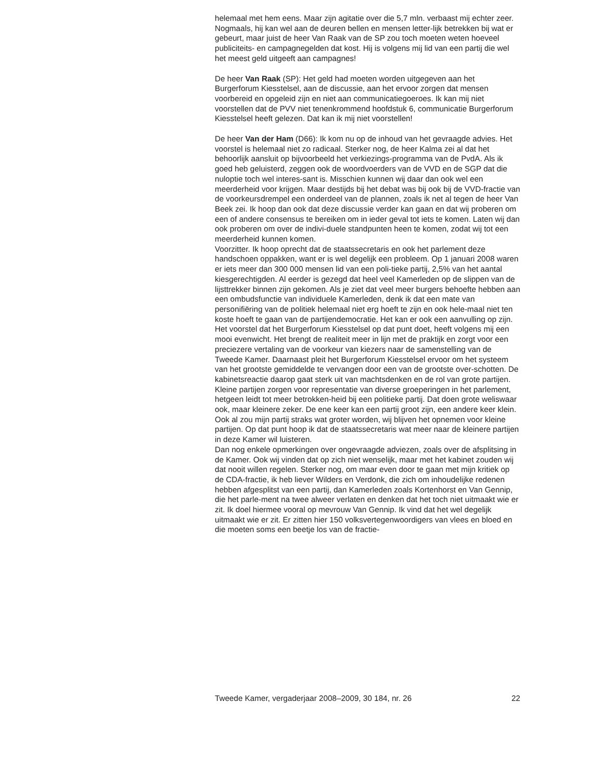helemaal met hem eens. Maar zijn agitatie over die 5,7 mln. verbaast mij echter zeer. Nogmaals, hij kan wel aan de deuren bellen en mensen letter-lijk betrekken bij wat er gebeurt, maar juist de heer Van Raak van de SP zou toch moeten weten hoeveel publiciteits- en campagnegelden dat kost. Hij is volgens mij lid van een partij die wel het meest geld uitgeeft aan campagnes!
De heer Van Raak (SP): Het geld had moeten worden uitgegeven aan het Burgerforum Kiesstelsel, aan de discussie, aan het ervoor zorgen dat mensen voorbereid en opgeleid zijn en niet aan communicatiegoeroes. Ik kan mij niet voorstellen dat de PVV niet tenenkrommend hoofdstuk 6, communicatie Burgerforum Kiesstelsel heeft gelezen. Dat kan ik mij niet voorstellen!
De heer Van der Ham (D66): Ik kom nu op de inhoud van het gevraagde advies. Het voorstel is helemaal niet zo radicaal. Sterker nog, de heer Kalma zei al dat het behoorlijk aansluit op bijvoorbeeld het verkiezings-programma van de PvdA. Als ik goed heb geluisterd, zeggen ook de woordvoerders van de VVD en de SGP dat die nuloptie toch wel interes-sant is. Misschien kunnen wij daar dan ook wel een meerderheid voor krijgen. Maar destijds bij het debat was bij ook bij de VVD-fractie van de voorkeursdrempel een onderdeel van de plannen, zoals ik net al tegen de heer Van Beek zei. Ik hoop dan ook dat deze discussie verder kan gaan en dat wij proberen om een of andere consensus te bereiken om in ieder geval tot iets te komen. Laten wij dan ook proberen om over de indivi-duele standpunten heen te komen, zodat wij tot een meerderheid kunnen komen.
Voorzitter. Ik hoop oprecht dat de staatssecretaris en ook het parlement deze handschoen oppakken, want er is wel degelijk een probleem. Op 1 januari 2008 waren er iets meer dan 300 000 mensen lid van een poli-tieke partij, 2,5% van het aantal kiesgerechtigden. Al eerder is gezegd dat heel veel Kamerleden op de slippen van de lijsttrekker binnen zijn gekomen. Als je ziet dat veel meer burgers behoefte hebben aan een ombudsfunctie van individuele Kamerleden, denk ik dat een mate van personifiëring van de politiek helemaal niet erg hoeft te zijn en ook hele-maal niet ten koste hoeft te gaan van de partijendemocratie. Het kan er ook een aanvulling op zijn. Het voorstel dat het Burgerforum Kiesstelsel op dat punt doet, heeft volgens mij een mooi evenwicht. Het brengt de realiteit meer in lijn met de praktijk en zorgt voor een preciezere vertaling van de voorkeur van kiezers naar de samenstelling van de Tweede Kamer. Daarnaast pleit het Burgerforum Kiesstelsel ervoor om het systeem van het grootste gemiddelde te vervangen door een van de grootste over-schotten. De kabinetsreactie daarop gaat sterk uit van machtsdenken en de rol van grote partijen. Kleine partijen zorgen voor representatie van diverse groeperingen in het parlement, hetgeen leidt tot meer betrokken-heid bij een politieke partij. Dat doen grote weliswaar ook, maar kleinere zeker. De ene keer kan een partij groot zijn, een andere keer klein. Ook al zou mijn partij straks wat groter worden, wij blijven het opnemen voor kleine partijen. Op dat punt hoop ik dat de staatssecretaris wat meer naar de kleinere partijen in deze Kamer wil luisteren.
Dan nog enkele opmerkingen over ongevraagde adviezen, zoals over de afsplitsing in de Kamer. Ook wij vinden dat op zich niet wenselijk, maar met het kabinet zouden wij dat nooit willen regelen. Sterker nog, om maar even door te gaan met mijn kritiek op de CDA-fractie, ik heb liever Wilders en Verdonk, die zich om inhoudelijke redenen hebben afgesplitst van een partij, dan Kamerleden zoals Kortenhorst en Van Gennip, die het parle-ment na twee alweer verlaten en denken dat het toch niet uitmaakt wie er zit. Ik doel hiermee vooral op mevrouw Van Gennip. Ik vind dat het wel degelijk uitmaakt wie er zit. Er zitten hier 150 volksvertegenwoordigers van vlees en bloed en die moeten soms een beetje los van de fractie-
Tweede Kamer, vergaderjaar 2008–2009, 30 184, nr. 26 22